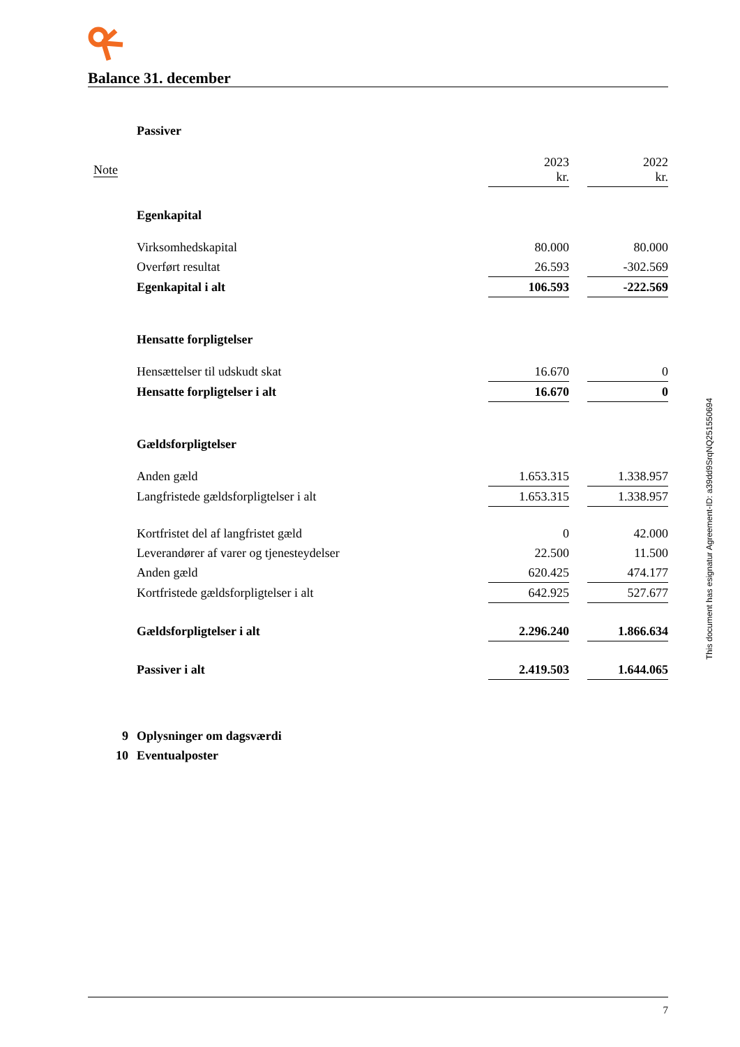Balance 31. december
| | Passiver | | | |
| Note | | 2023 kr. | | 2022 kr. |
| | Egenkapital | | | |
| | Virksomhedskapital | 80.000 | | 80.000 |
| | Overført resultat | 26.593 | | -302.569 |
| | Egenkapital i alt | 106.593 | | -222.569 |
| | Hensatte forpligtelser | | | |
| | Hensættelser til udskudt skat | 16.670 | | 0 |
| | Hensatte forpligtelser i alt | 16.670 | | 0 |
| | Gældsforpligtelser | | | |
| | Anden gæld | 1.653.315 | | 1.338.957 |
| | Langfristede gældsforpligtelser i alt | 1.653.315 | | 1.338.957 |
| | Kortfristet del af langfristet gæld | 0 | | 42.000 |
| | Leverandører af varer og tjenesteydelser | 22.500 | | 11.500 |
| | Anden gæld | 620.425 | | 474.177 |
| | Kortfristede gældsforpligtelser i alt | 642.925 | | 527.677 |
| | Gældsforpligtelser i alt | 2.296.240 | | 1.866.634 |
| | Passiver i alt | 2.419.503 | | 1.644.065 |
| 9 | Oplysninger om dagsværdi | | | |
| 10 | Eventualposter | | | |
7
This document has esignatur Agreement-ID: a39dd9SrqNQ251550694